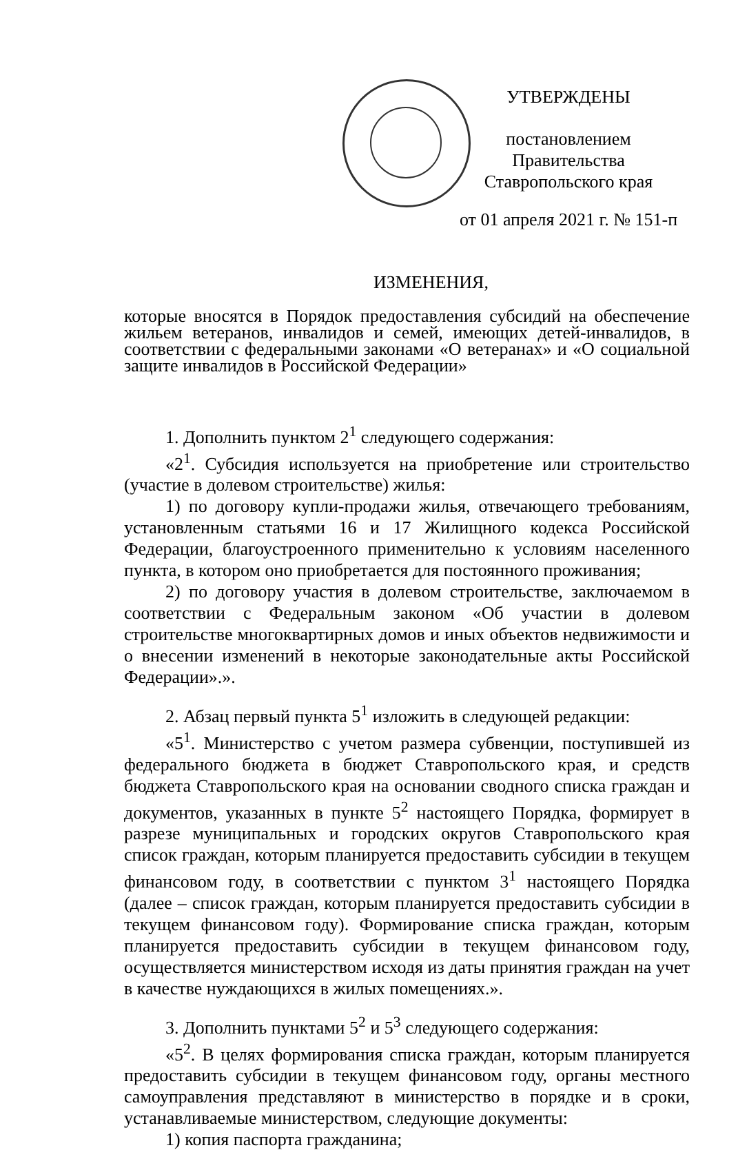УТВЕРЖДЕНЫ
постановлением Правительства
Ставропольского края
от 01 апреля 2021 г. № 151-п
ИЗМЕНЕНИЯ,
которые вносятся в Порядок предоставления субсидий на обеспечение жильем ветеранов, инвалидов и семей, имеющих детей-инвалидов, в соответствии с федеральными законами «О ветеранах» и «О социальной защите инвалидов в Российской Федерации»
1. Дополнить пунктом 2<sup>1</sup> следующего содержания:
«2<sup>1</sup>. Субсидия используется на приобретение или строительство (участие в долевом строительстве) жилья:
1) по договору купли-продажи жилья, отвечающего требованиям, установленным статьями 16 и 17 Жилищного кодекса Российской Федерации, благоустроенного применительно к условиям населенного пункта, в котором оно приобретается для постоянного проживания;
2) по договору участия в долевом строительстве, заключаемом в соответствии с Федеральным законом «Об участии в долевом строительстве многоквартирных домов и иных объектов недвижимости и о внесении изменений в некоторые законодательные акты Российской Федерации».».
2. Абзац первый пункта 5<sup>1</sup> изложить в следующей редакции:
«5<sup>1</sup>. Министерство с учетом размера субвенции, поступившей из федерального бюджета в бюджет Ставропольского края, и средств бюджета Ставропольского края на основании сводного списка граждан и документов, указанных в пункте 5<sup>2</sup> настоящего Порядка, формирует в разрезе муниципальных и городских округов Ставропольского края список граждан, которым планируется предоставить субсидии в текущем финансовом году, в соответствии с пунктом 3<sup>1</sup> настоящего Порядка (далее – список граждан, которым планируется предоставить субсидии в текущем финансовом году). Формирование списка граждан, которым планируется предоставить субсидии в текущем финансовом году, осуществляется министерством исходя из даты принятия граждан на учет в качестве нуждающихся в жилых помещениях.».
3. Дополнить пунктами 5<sup>2</sup> и 5<sup>3</sup> следующего содержания:
«5<sup>2</sup>. В целях формирования списка граждан, которым планируется предоставить субсидии в текущем финансовом году, органы местного самоуправления представляют в министерство в порядке и в сроки, устанавливаемые министерством, следующие документы:
1) копия паспорта гражданина;